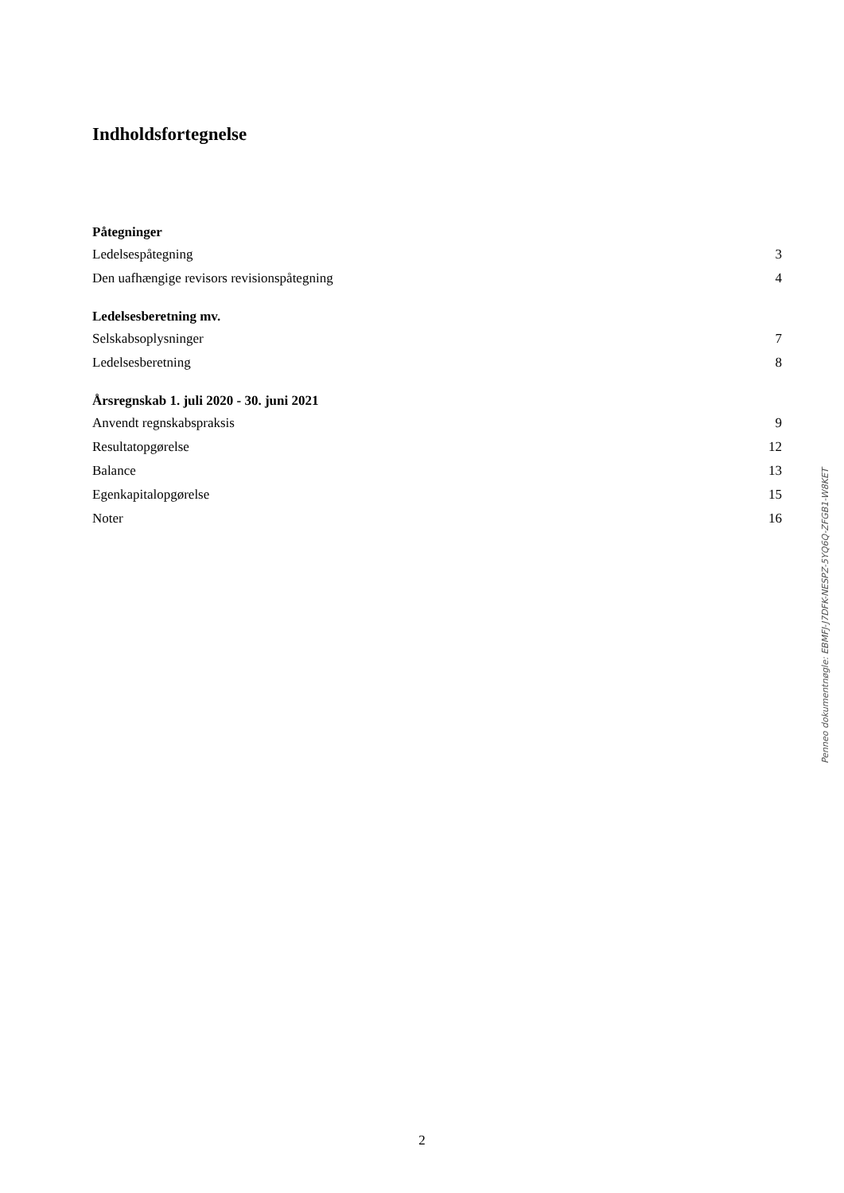Indholdsfortegnelse
Påtegninger
Ledelsespåtegning 3
Den uafhængige revisors revisionspåtegning 4
Ledelsesberetning mv.
Selskabsoplysninger 7
Ledelsesberetning 8
Årsregnskab 1. juli 2020 - 30. juni 2021
Anvendt regnskabspraksis 9
Resultatopgørelse 12
Balance 13
Egenkapitalopgørelse 15
Noter 16
2
Penneo dokumentnøgle: EBMFJ-J7DFK-NESPZ-5YQ6Q-ZFGB1-W8KET